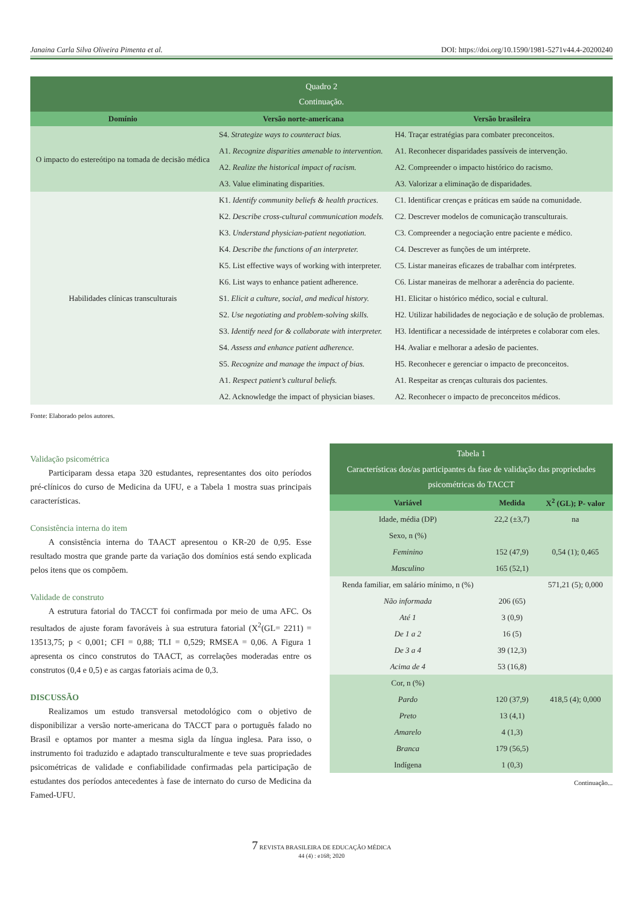Janaina Carla Silva Oliveira Pimenta et al. DOI: https://doi.org/10.1590/1981-5271v44.4-20200240
| Quadro 2 Continuação. | | |
| Domínio | Versão norte-americana | Versão brasileira |
| O impacto do estereótipo na tomada de decisão médica | S4. Strategize ways to counteract bias. | H4. Traçar estratégias para combater preconceitos. |
| | A1. Recognize disparities amenable to intervention. | A1. Reconhecer disparidades passíveis de intervenção. |
| | A2. Realize the historical impact of racism. | A2. Compreender o impacto histórico do racismo. |
| | A3. Value eliminating disparities. | A3. Valorizar a eliminação de disparidades. |
| Habilidades clínicas transculturais | K1. Identify community beliefs & health practices. | C1. Identificar crenças e práticas em saúde na comunidade. |
| | K2. Describe cross-cultural communication models. | C2. Descrever modelos de comunicação transculturais. |
| | K3. Understand physician-patient negotiation. | C3. Compreender a negociação entre paciente e médico. |
| | K4. Describe the functions of an interpreter. | C4. Descrever as funções de um intérprete. |
| | K5. List effective ways of working with interpreter. | C5. Listar maneiras eficazes de trabalhar com intérpretes. |
| | K6. List ways to enhance patient adherence. | C6. Listar maneiras de melhorar a aderência do paciente. |
| | S1. Elicit a culture, social, and medical history. | H1. Elicitar o histórico médico, social e cultural. |
| | S2. Use negotiating and problem-solving skills. | H2. Utilizar habilidades de negociação e de solução de problemas. |
| | S3. Identify need for & collaborate with interpreter. | H3. Identificar a necessidade de intérpretes e colaborar com eles. |
| | S4. Assess and enhance patient adherence. | H4. Avaliar e melhorar a adesão de pacientes. |
| | S5. Recognize and manage the impact of bias. | H5. Reconhecer e gerenciar o impacto de preconceitos. |
| | A1. Respect patient’s cultural beliefs. | A1. Respeitar as crenças culturais dos pacientes. |
| | A2. Acknowledge the impact of physician biases. | A2. Reconhecer o impacto de preconceitos médicos. |
Fonte: Elaborado pelos autores.
Validação psicométrica
Participaram dessa etapa 320 estudantes, representantes dos oito períodos pré-clínicos do curso de Medicina da UFU, e a Tabela 1 mostra suas principais características.
Consistência interna do item
A consistência interna do TAACT apresentou o KR-20 de 0,95. Esse resultado mostra que grande parte da variação dos domínios está sendo explicada pelos itens que os compõem.
Validade de construto
A estrutura fatorial do TACCT foi confirmada por meio de uma AFC. Os resultados de ajuste foram favoráveis à sua estrutura fatorial (X<sup>2</sup>(GL= 2211) = 13513,75; p < 0,001; CFI = 0,88; TLI = 0,529; RMSEA = 0,06. A Figura 1 apresenta os cinco construtos do TAACT, as correlações moderadas entre os construtos (0,4 e 0,5) e as cargas fatoriais acima de 0,3.
DISCUSSÃO
Realizamos um estudo transversal metodológico com o objetivo de disponibilizar a versão norte-americana do TACCT para o português falado no Brasil e optamos por manter a mesma sigla da língua inglesa. Para isso, o instrumento foi traduzido e adaptado transculturalmente e teve suas propriedades psicométricas de validade e confiabilidade confirmadas pela participação de estudantes dos períodos antecedentes à fase de internato do curso de Medicina da Famed-UFU.
| Tabela 1 Características dos/as participantes da fase de validação das propriedades psicométricas do TACCT | | |
| Variável | Medida | X<sup>2</sup> (GL); P- valor |
| Idade, média (DP) | 22,2 (±3,7) | na |
| Sexo, n (%) | | |
| Feminino | 152 (47,9) | 0,54 (1); 0,465 |
| Masculino | 165 (52,1) | |
| Renda familiar, em salário mínimo, n (%) | | 571,21 (5); 0,000 |
| Não informada | 206 (65) | |
| Até 1 | 3 (0,9) | |
| De 1 a 2 | 16 (5) | |
| De 3 a 4 | 39 (12,3) | |
| Acima de 4 | 53 (16,8) | |
| Cor, n (%) | | |
| Pardo | 120 (37,9) | 418,5 (4); 0,000 |
| Preto | 13 (4,1) | |
| Amarelo | 4 (1,3) | |
| Branca | 179 (56,5) | |
| Indígena | 1 (0,3) | |
Continuação...
7 REVISTA BRASILEIRA DE EDUCAÇÃO MÉDICA
44 (4) : e168; 2020